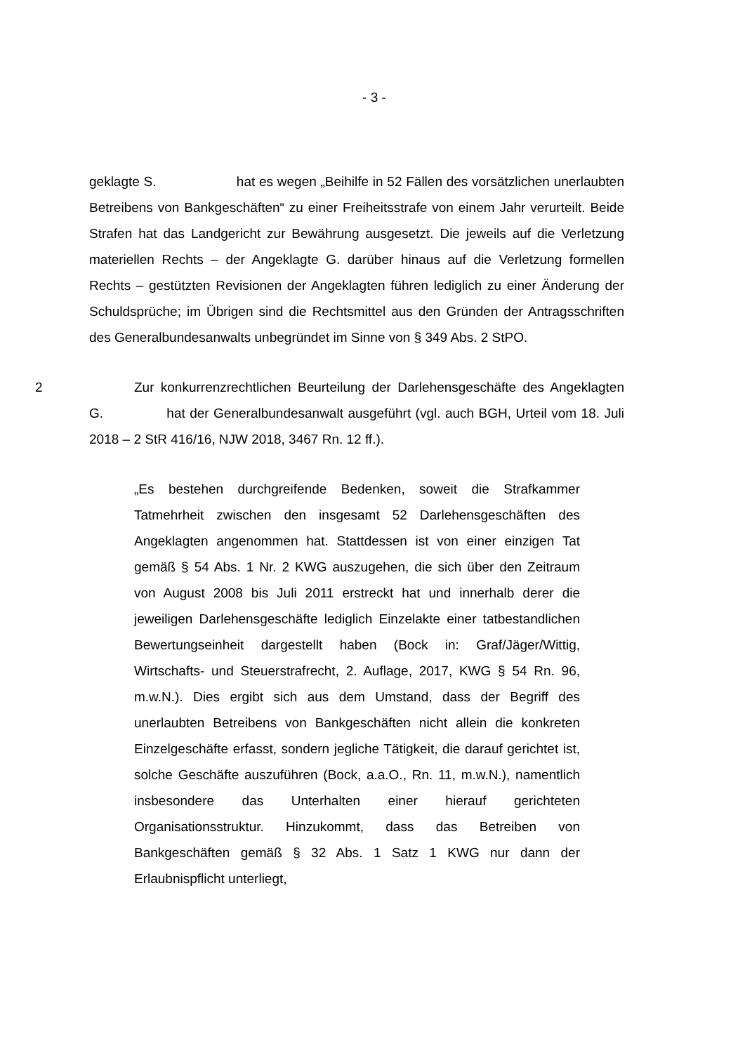- 3 -
geklagte S. hat es wegen „Beihilfe in 52 Fällen des vorsätzlichen unerlaubten Betreibens von Bankgeschäften“ zu einer Freiheitsstrafe von einem Jahr verurteilt. Beide Strafen hat das Landgericht zur Bewährung ausgesetzt. Die jeweils auf die Verletzung materiellen Rechts – der Angeklagte G. darüber hinaus auf die Verletzung formellen Rechts – gestützten Revisionen der Angeklagten führen lediglich zu einer Änderung der Schuldsprüche; im Übrigen sind die Rechtsmittel aus den Gründen der Antragsschriften des Generalbundesanwalts unbegründet im Sinne von § 349 Abs. 2 StPO.
2 Zur konkurrenzrechtlichen Beurteilung der Darlehensgeschäfte des Angeklagten G. hat der Generalbundesanwalt ausgeführt (vgl. auch BGH, Urteil vom 18. Juli 2018 – 2 StR 416/16, NJW 2018, 3467 Rn. 12 ff.).
„Es bestehen durchgreifende Bedenken, soweit die Strafkammer Tatmehrheit zwischen den insgesamt 52 Darlehensgeschäften des Angeklagten angenommen hat. Stattdessen ist von einer einzigen Tat gemäß § 54 Abs. 1 Nr. 2 KWG auszugehen, die sich über den Zeitraum von August 2008 bis Juli 2011 erstreckt hat und innerhalb derer die jeweiligen Darlehensgeschäfte lediglich Einzelakte einer tatbestandlichen Bewertungseinheit dargestellt haben (Bock in: Graf/Jäger/Wittig, Wirtschafts- und Steuerstrafrecht, 2. Auflage, 2017, KWG § 54 Rn. 96, m.w.N.). Dies ergibt sich aus dem Umstand, dass der Begriff des unerlaubten Betreibens von Bankgeschäften nicht allein die konkreten Einzelgeschäfte erfasst, sondern jegliche Tätigkeit, die darauf gerichtet ist, solche Geschäfte auszuführen (Bock, a.a.O., Rn. 11, m.w.N.), namentlich insbesondere das Unterhalten einer hierauf gerichteten Organisationsstruktur. Hinzukommt, dass das Betreiben von Bankgeschäften gemäß § 32 Abs. 1 Satz 1 KWG nur dann der Erlaubnispflicht unterliegt,